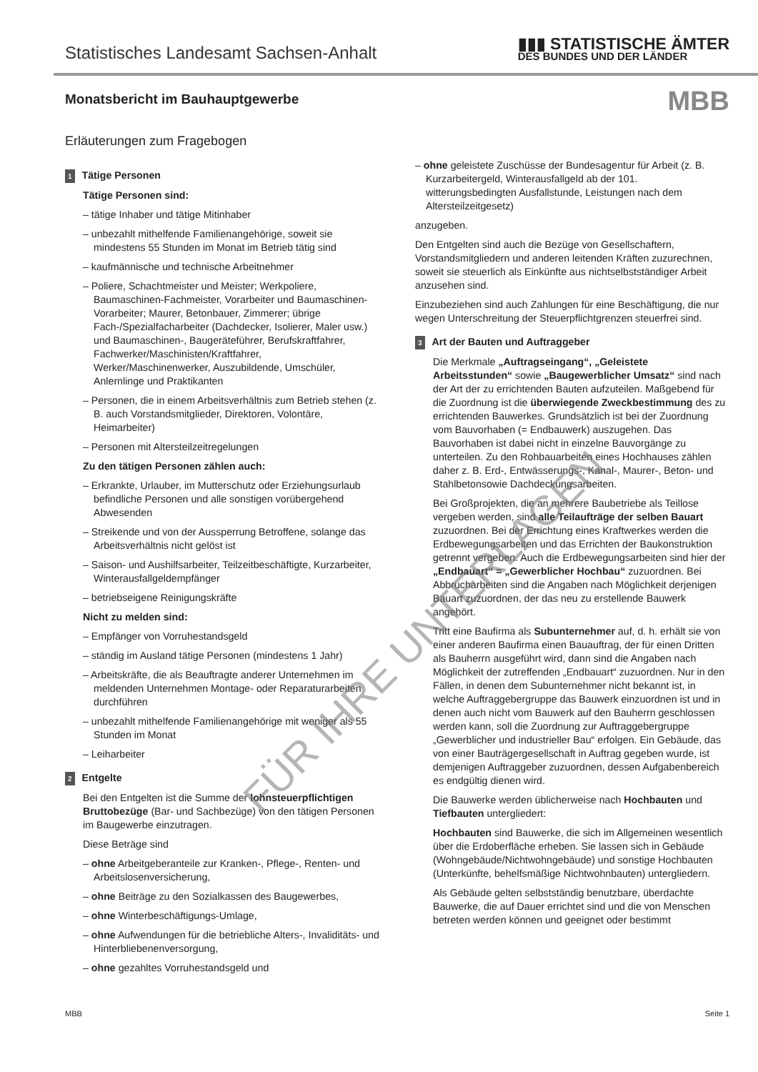Statistisches Landesamt Sachsen-Anhalt
▮▮▮ STATISTISCHE ÄMTER
DES BUNDES UND DER LÄNDER
Monatsbericht im Bauhauptgewerbe
MBB
Erläuterungen zum Fragebogen
1 Tätige Personen
Tätige Personen sind:
– tätige Inhaber und tätige Mitinhaber
– unbezahlt mithelfende Familienangehörige, soweit sie mindestens 55 Stunden im Monat im Betrieb tätig sind
– kaufmännische und technische Arbeitnehmer
– Poliere, Schachtmeister und Meister; Werkpoliere, Baumaschinen-Fachmeister, Vorarbeiter und Baumaschinen-Vorarbeiter; Maurer, Betonbauer, Zimmerer; übrige Fach-/Spezialfacharbeiter (Dachdecker, Isolierer, Maler usw.) und Baumaschinen-, Baugeräteführer, Berufskraftfahrer, Fachwerker/Maschinisten/Kraftfahrer, Werker/Maschinenwerker, Auszubildende, Umschüler, Anlernlinge und Praktikanten
– Personen, die in einem Arbeitsverhältnis zum Betrieb stehen (z. B. auch Vorstandsmitglieder, Direktoren, Volontäre, Heimarbeiter)
– Personen mit Altersteilzeitregelungen
Zu den tätigen Personen zählen auch:
– Erkrankte, Urlauber, im Mutterschutz oder Erziehungsurlaub befindliche Personen und alle sonstigen vorübergehend Abwesenden
– Streikende und von der Aussperrung Betroffene, solange das Arbeitsverhältnis nicht gelöst ist
– Saison- und Aushilfsarbeiter, Teilzeitbeschäftigte, Kurzarbeiter, Winterausfallgeldempfänger
– betriebseigene Reinigungskräfte
Nicht zu melden sind:
– Empfänger von Vorruhestandsgeld
– ständig im Ausland tätige Personen (mindestens 1 Jahr)
– Arbeitskräfte, die als Beauftragte anderer Unternehmen im meldenden Unternehmen Montage- oder Reparaturarbeiten durchführen
– unbezahlt mithelfende Familienangehörige mit weniger als 55 Stunden im Monat
– Leiharbeiter
2 Entgelte
Bei den Entgelten ist die Summe der lohnsteuerpflichtigen Bruttobezüge (Bar- und Sachbezüge) von den tätigen Personen im Baugewerbe einzutragen.
Diese Beträge sind
– ohne Arbeitgeberanteile zur Kranken-, Pflege-, Renten- und Arbeitslosenversicherung,
– ohne Beiträge zu den Sozialkassen des Baugewerbes,
– ohne Winterbeschäftigungs-Umlage,
– ohne Aufwendungen für die betriebliche Alters-, Invaliditäts- und Hinterbliebenenversorgung,
– ohne gezahltes Vorruhestandsgeld und
– ohne geleistete Zuschüsse der Bundesagentur für Arbeit (z. B. Kurzarbeitergeld, Winterausfallgeld ab der 101. witterungsbedingten Ausfallstunde, Leistungen nach dem Altersteilzeitgesetz)
anzugeben.
Den Entgelten sind auch die Bezüge von Gesellschaftern, Vorstandsmitgliedern und anderen leitenden Kräften zuzurechnen, soweit sie steuerlich als Einkünfte aus nichtselbstständiger Arbeit anzusehen sind.
Einzubeziehen sind auch Zahlungen für eine Beschäftigung, die nur wegen Unterschreitung der Steuerpflichtgrenzen steuerfrei sind.
3 Art der Bauten und Auftraggeber
Die Merkmale „Auftragseingang“, „Geleistete Arbeitsstunden“ sowie „Baugewerblicher Umsatz“ sind nach der Art der zu errichtenden Bauten aufzuteilen. Maßgebend für die Zuordnung ist die überwiegende Zweckbestimmung des zu errichtenden Bauwerkes. Grundsätzlich ist bei der Zuordnung vom Bauvorhaben (= Endbauwerk) auszugehen. Das Bauvorhaben ist dabei nicht in einzelne Bauvorgänge zu unterteilen. Zu den Rohbauarbeiten eines Hochhauses zählen daher z. B. Erd-, Entwässerungs-, Kanal-, Maurer-, Beton- und Stahlbetonsowie Dachdeckungsarbeiten.
Bei Großprojekten, die an mehrere Baubetriebe als Teillose vergeben werden, sind alle Teilaufträge der selben Bauart zuzuordnen. Bei der Errichtung eines Kraftwerkes werden die Erdbewegungsarbeiten und das Errichten der Baukonstruktion getrennt vergeben. Auch die Erdbewegungsarbeiten sind hier der „Endbauart“ = „Gewerblicher Hochbau“ zuzuordnen. Bei Abbrucharbeiten sind die Angaben nach Möglichkeit derjenigen Bauart zuzuordnen, der das neu zu erstellende Bauwerk angehört.
Tritt eine Baufirma als Subunternehmer auf, d. h. erhält sie von einer anderen Baufirma einen Bauauftrag, der für einen Dritten als Bauherrn ausgeführt wird, dann sind die Angaben nach Möglichkeit der zutreffenden „Endbauart“ zuzuordnen. Nur in den Fällen, in denen dem Subunternehmer nicht bekannt ist, in welche Auftraggebergruppe das Bauwerk einzuordnen ist und in denen auch nicht vom Bauwerk auf den Bauherrn geschlossen werden kann, soll die Zuordnung zur Auftraggebergruppe „Gewerblicher und industrieller Bau“ erfolgen. Ein Gebäude, das von einer Bauträgergesellschaft in Auftrag gegeben wurde, ist demjenigen Auftraggeber zuzuordnen, dessen Aufgabenbereich es endgültig dienen wird.
Die Bauwerke werden üblicherweise nach Hochbauten und Tiefbauten untergliedert:
Hochbauten sind Bauwerke, die sich im Allgemeinen wesentlich über die Erdoberfläche erheben. Sie lassen sich in Gebäude (Wohngebäude/Nichtwohngebäude) und sonstige Hochbauten (Unterkünfte, behelfsmäßige Nichtwohnbauten) untergliedern.
Als Gebäude gelten selbstständig benutzbare, überdachte Bauwerke, die auf Dauer errichtet sind und die von Menschen betreten werden können und geeignet oder bestimmt
FÜR IHRE UNTERLAGEN
MBB Seite 1